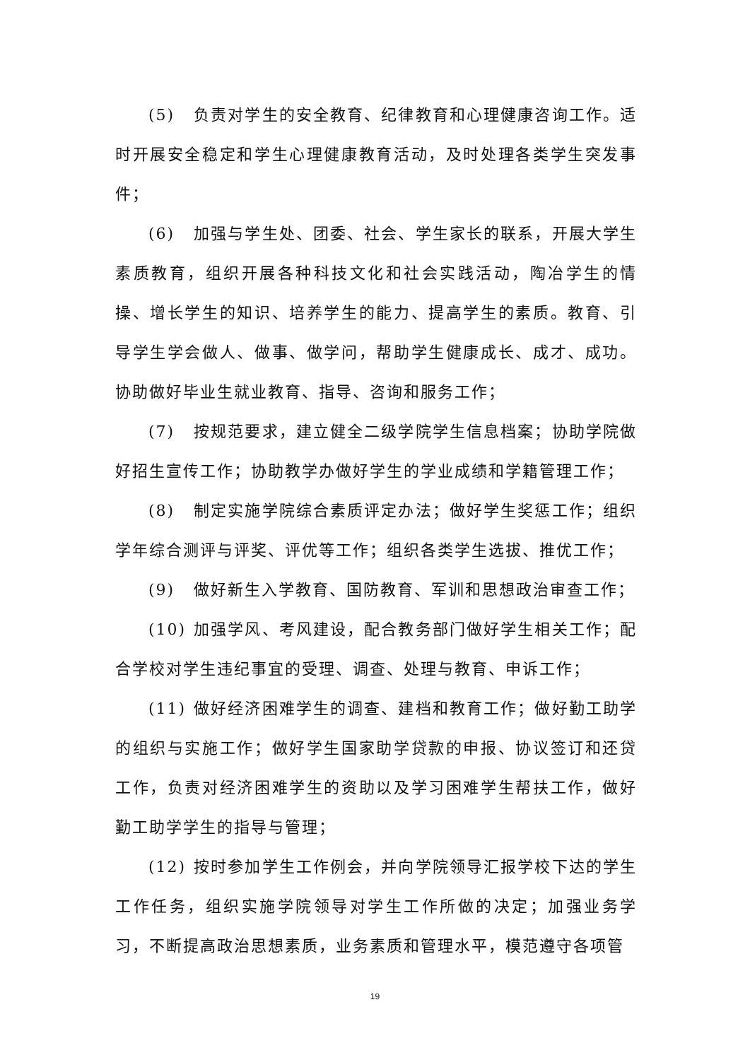(5) 负责对学生的安全教育、纪律教育和心理健康咨询工作。适时开展安全稳定和学生心理健康教育活动，及时处理各类学生突发事件；
(6) 加强与学生处、团委、社会、学生家长的联系，开展大学生素质教育，组织开展各种科技文化和社会实践活动，陶冶学生的情操、增长学生的知识、培养学生的能力、提高学生的素质。教育、引导学生学会做人、做事、做学问，帮助学生健康成长、成才、成功。协助做好毕业生就业教育、指导、咨询和服务工作；
(7) 按规范要求，建立健全二级学院学生信息档案；协助学院做好招生宣传工作；协助教学办做好学生的学业成绩和学籍管理工作；
(8) 制定实施学院综合素质评定办法；做好学生奖惩工作；组织学年综合测评与评奖、评优等工作；组织各类学生选拔、推优工作；
(9) 做好新生入学教育、国防教育、军训和思想政治审查工作；
(10) 加强学风、考风建设，配合教务部门做好学生相关工作；配合学校对学生违纪事宜的受理、调查、处理与教育、申诉工作；
(11) 做好经济困难学生的调查、建档和教育工作；做好勤工助学的组织与实施工作；做好学生国家助学贷款的申报、协议签订和还贷工作，负责对经济困难学生的资助以及学习困难学生帮扶工作，做好勤工助学学生的指导与管理；
(12) 按时参加学生工作例会，并向学院领导汇报学校下达的学生工作任务，组织实施学院领导对学生工作所做的决定；加强业务学习，不断提高政治思想素质，业务素质和管理水平，模范遵守各项管
19